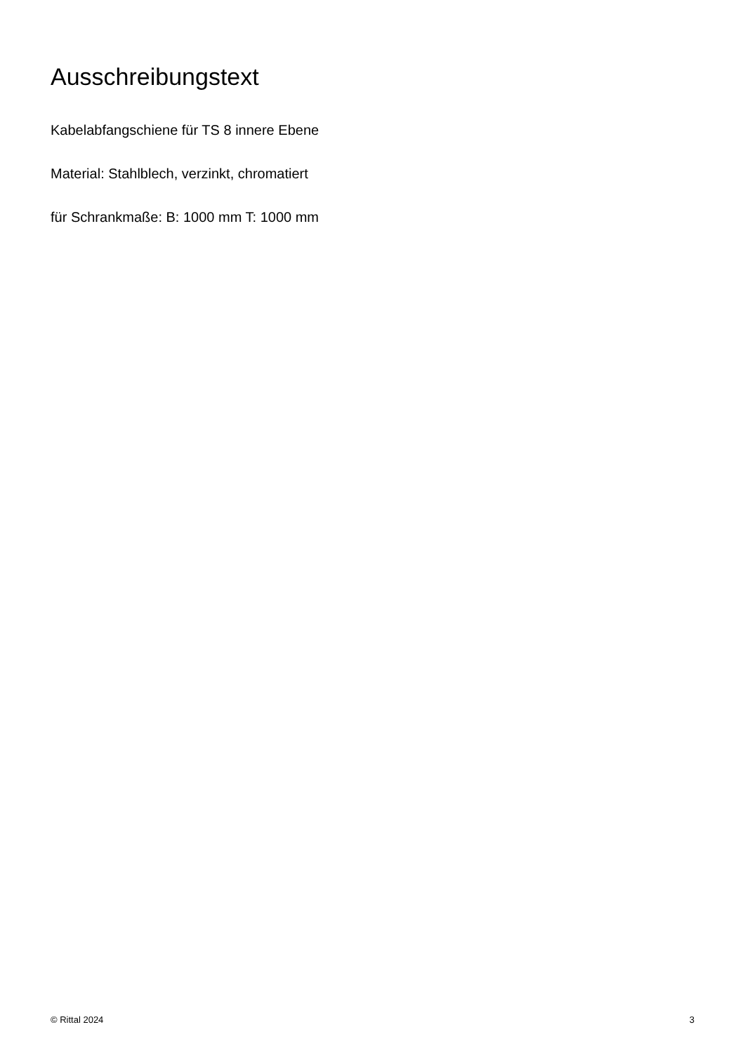Ausschreibungstext
Kabelabfangschiene für TS 8 innere Ebene
Material: Stahlblech, verzinkt, chromatiert
für Schrankmaße: B: 1000 mm T: 1000 mm
© Rittal 2024 3